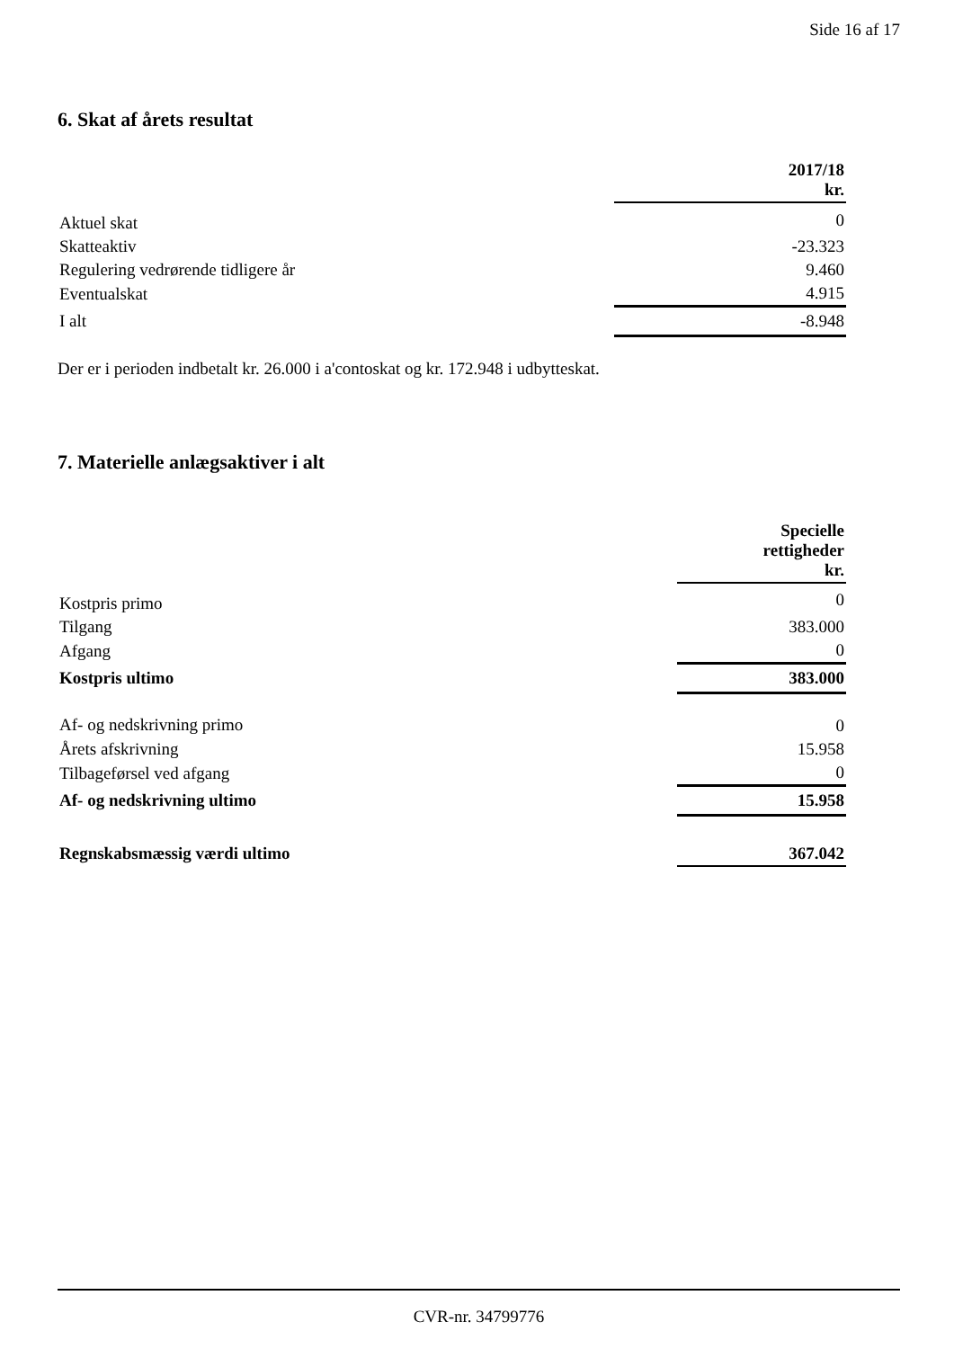Side 16 af 17
6. Skat af årets resultat
| | 2017/18 kr. |
| Aktuel skat | 0 |
| Skatteaktiv | -23.323 |
| Regulering vedrørende tidligere år | 9.460 |
| Eventualskat | 4.915 |
| I alt | -8.948 |
Der er i perioden indbetalt kr. 26.000 i a'contoskat og kr. 172.948 i udbytteskat.
7. Materielle anlægsaktiver i alt
| | Specielle rettigheder kr. |
| Kostpris primo | 0 |
| Tilgang | 383.000 |
| Afgang | 0 |
| Kostpris ultimo | 383.000 |
| Af- og nedskrivning primo | 0 |
| Årets afskrivning | 15.958 |
| Tilbageførsel ved afgang | 0 |
| Af- og nedskrivning ultimo | 15.958 |
| Regnskabsmæssig værdi ultimo | 367.042 |
CVR-nr. 34799776